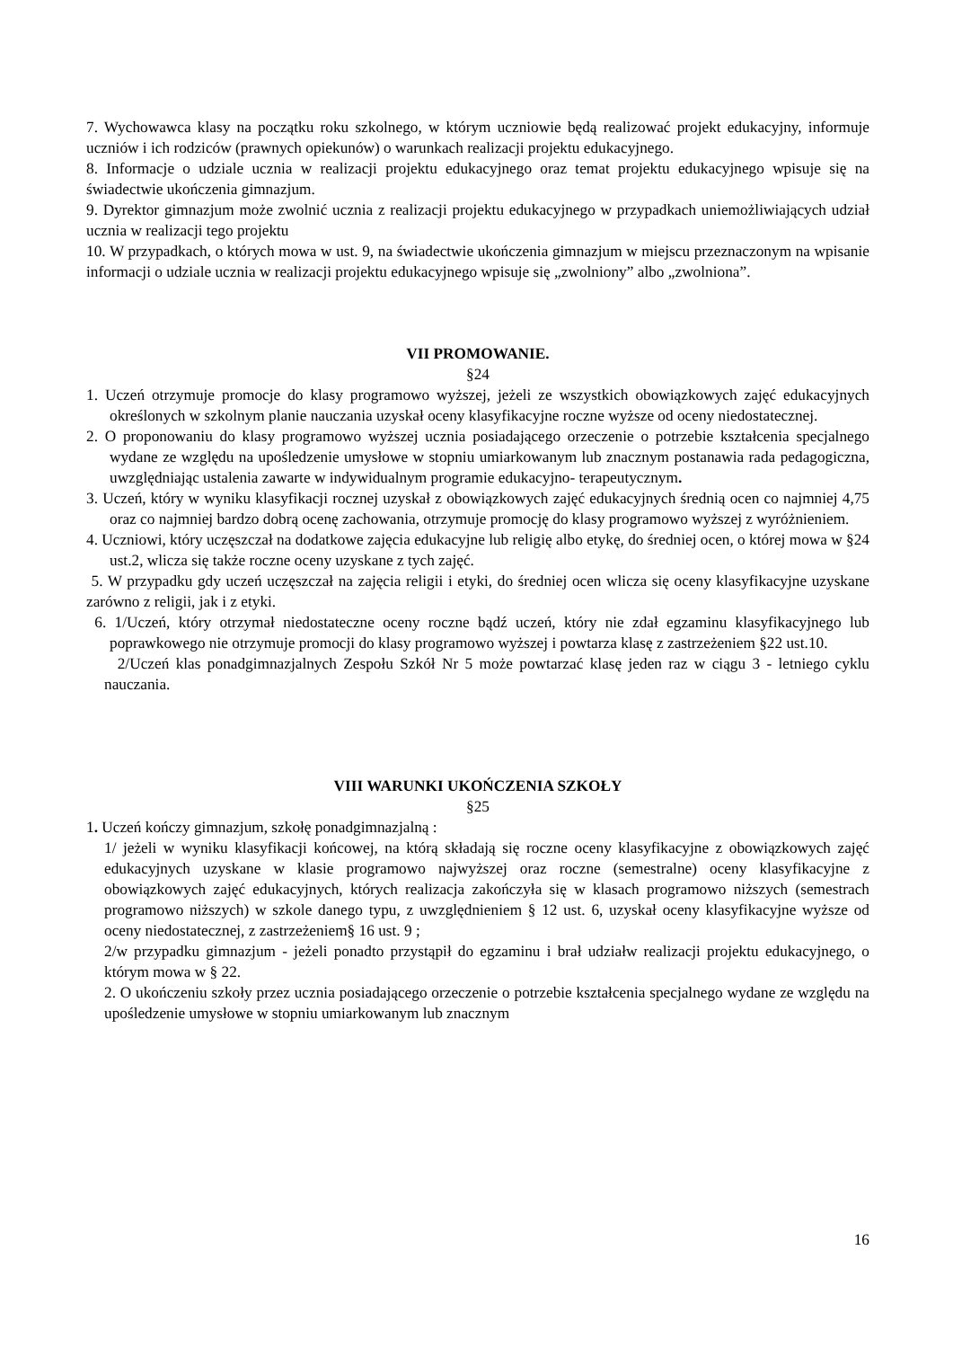7. Wychowawca klasy na początku roku szkolnego, w którym uczniowie będą realizować projekt edukacyjny, informuje uczniów i ich rodziców (prawnych opiekunów) o warunkach realizacji projektu edukacyjnego.
8. Informacje o udziale ucznia w realizacji projektu edukacyjnego oraz temat projektu edukacyjnego wpisuje się na świadectwie ukończenia gimnazjum.
9. Dyrektor gimnazjum może zwolnić ucznia z realizacji projektu edukacyjnego w przypadkach uniemożliwiających udział ucznia w realizacji tego projektu
10. W przypadkach, o których mowa w ust. 9, na świadectwie ukończenia gimnazjum w miejscu przeznaczonym na wpisanie informacji o udziale ucznia w realizacji projektu edukacyjnego wpisuje się „zwolniony” albo „zwolniona”.
VII PROMOWANIE.
§24
1. Uczeń otrzymuje promocje do klasy programowo wyższej, jeżeli ze wszystkich obowiązkowych zajęć edukacyjnych określonych w szkolnym planie nauczania uzyskał oceny klasyfikacyjne roczne wyższe od oceny niedostatecznej.
2. O proponowaniu do klasy programowo wyższej ucznia posiadającego orzeczenie o potrzebie kształcenia specjalnego wydane ze względu na upośledzenie umysłowe w stopniu umiarkowanym lub znacznym postanawia rada pedagogiczna, uwzględniając ustalenia zawarte w indywidualnym programie edukacyjno- terapeutycznym.
3. Uczeń, który w wyniku klasyfikacji rocznej uzyskał z obowiązkowych zajęć edukacyjnych średnią ocen co najmniej 4,75 oraz co najmniej bardzo dobrą ocenę zachowania, otrzymuje promocję do klasy programowo wyższej z wyróżnieniem.
4. Uczniowi, który uczęszczał na dodatkowe zajęcia edukacyjne lub religię albo etykę, do średniej ocen, o której mowa w §24 ust.2, wlicza się także roczne oceny uzyskane z tych zajęć.
5. W przypadku gdy uczeń uczęszczał na zajęcia religii i etyki, do średniej ocen wlicza się oceny klasyfikacyjne uzyskane zarówno z religii, jak i z etyki.
6. 1/Uczeń, który otrzymał niedostateczne oceny roczne bądź uczeń, który nie zdał egzaminu klasyfikacyjnego lub poprawkowego nie otrzymuje promocji do klasy programowo wyższej i powtarza klasę z zastrzeżeniem §22 ust.10.
2/Uczeń klas ponadgimnazjalnych Zespołu Szkół Nr 5 może powtarzać klasę jeden raz w ciągu 3 - letniego cyklu nauczania.
VIII WARUNKI UKOŃCZENIA SZKOŁY
§25
1. Uczeń kończy gimnazjum, szkołę ponadgimnazjalną :
1/ jeżeli w wyniku klasyfikacji końcowej, na którą składają się roczne oceny klasyfikacyjne z obowiązkowych zajęć edukacyjnych uzyskane w klasie programowo najwyższej oraz roczne (semestralne) oceny klasyfikacyjne z obowiązkowych zajęć edukacyjnych, których realizacja zakończyła się w klasach programowo niższych (semestrach programowo niższych) w szkole danego typu, z uwzględnieniem § 12 ust. 6, uzyskał oceny klasyfikacyjne wyższe od oceny niedostatecznej, z zastrzeżeniem§ 16 ust. 9 ;
2/w przypadku gimnazjum - jeżeli ponadto przystąpił do egzaminu i brał udziałw realizacji projektu edukacyjnego, o którym mowa w § 22.
2. O ukończeniu szkoły przez ucznia posiadającego orzeczenie o potrzebie kształcenia specjalnego wydane ze względu na upośledzenie umysłowe w stopniu umiarkowanym lub znacznym
16